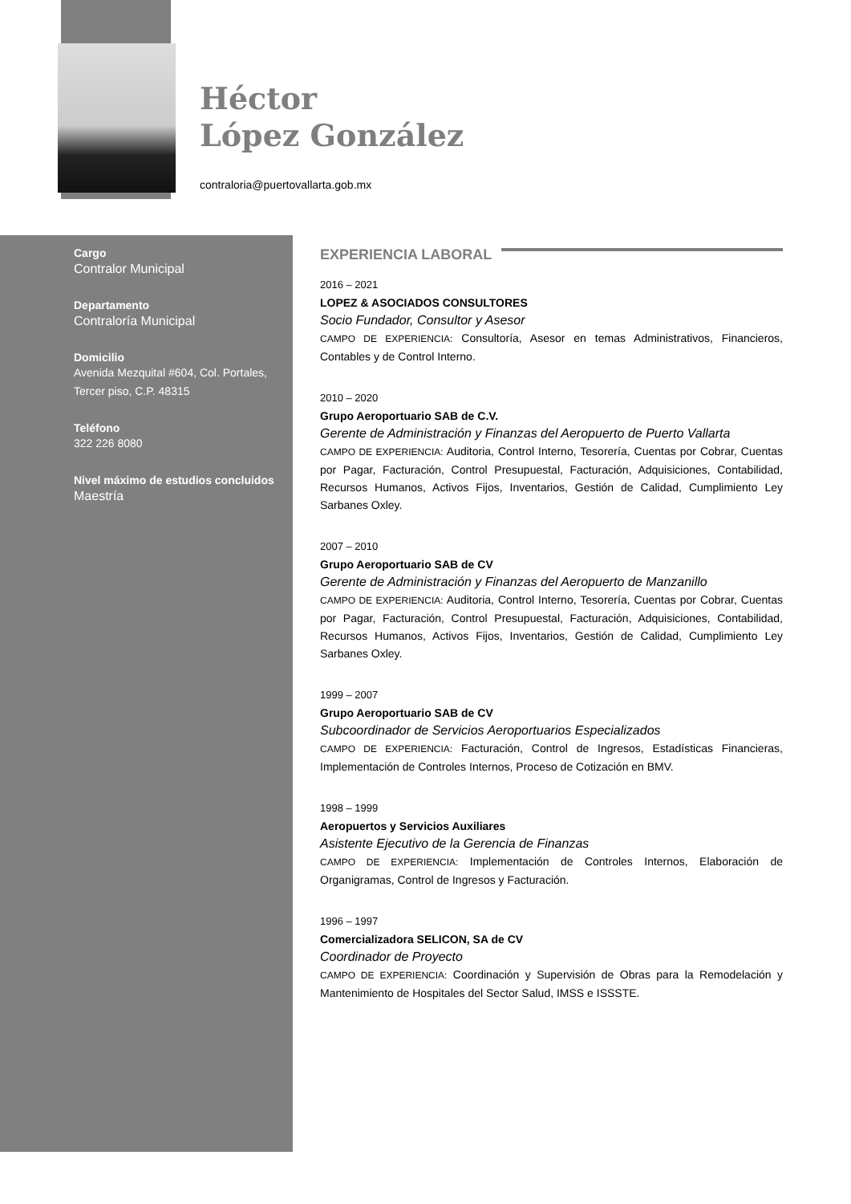Héctor
López González
contraloria@puertovallarta.gob.mx
Cargo
Contralor Municipal
Departamento
Contraloría Municipal
Domicilio
Avenida Mezquital #604, Col. Portales, Tercer piso, C.P. 48315
Teléfono
322 226 8080
Nivel máximo de estudios concluidos
Maestría
EXPERIENCIA LABORAL
2016 – 2021
LOPEZ & ASOCIADOS CONSULTORES
Socio Fundador, Consultor y Asesor
CAMPO DE EXPERIENCIA: Consultoría, Asesor en temas Administrativos, Financieros, Contables y de Control Interno.
2010 – 2020
Grupo Aeroportuario SAB de C.V.
Gerente de Administración y Finanzas del Aeropuerto de Puerto Vallarta
CAMPO DE EXPERIENCIA: Auditoria, Control Interno, Tesorería, Cuentas por Cobrar, Cuentas por Pagar, Facturación, Control Presupuestal, Facturación, Adquisiciones, Contabilidad, Recursos Humanos, Activos Fijos, Inventarios, Gestión de Calidad, Cumplimiento Ley Sarbanes Oxley.
2007 – 2010
Grupo Aeroportuario SAB de CV
Gerente de Administración y Finanzas del Aeropuerto de Manzanillo
CAMPO DE EXPERIENCIA: Auditoria, Control Interno, Tesorería, Cuentas por Cobrar, Cuentas por Pagar, Facturación, Control Presupuestal, Facturación, Adquisiciones, Contabilidad, Recursos Humanos, Activos Fijos, Inventarios, Gestión de Calidad, Cumplimiento Ley Sarbanes Oxley.
1999 – 2007
Grupo Aeroportuario SAB de CV
Subcoordinador de Servicios Aeroportuarios Especializados
CAMPO DE EXPERIENCIA: Facturación, Control de Ingresos, Estadísticas Financieras, Implementación de Controles Internos, Proceso de Cotización en BMV.
1998 – 1999
Aeropuertos y Servicios Auxiliares
Asistente Ejecutivo de la Gerencia de Finanzas
CAMPO DE EXPERIENCIA: Implementación de Controles Internos, Elaboración de Organigramas, Control de Ingresos y Facturación.
1996 – 1997
Comercializadora SELICON, SA de CV
Coordinador de Proyecto
CAMPO DE EXPERIENCIA: Coordinación y Supervisión de Obras para la Remodelación y Mantenimiento de Hospitales del Sector Salud, IMSS e ISSSTE.